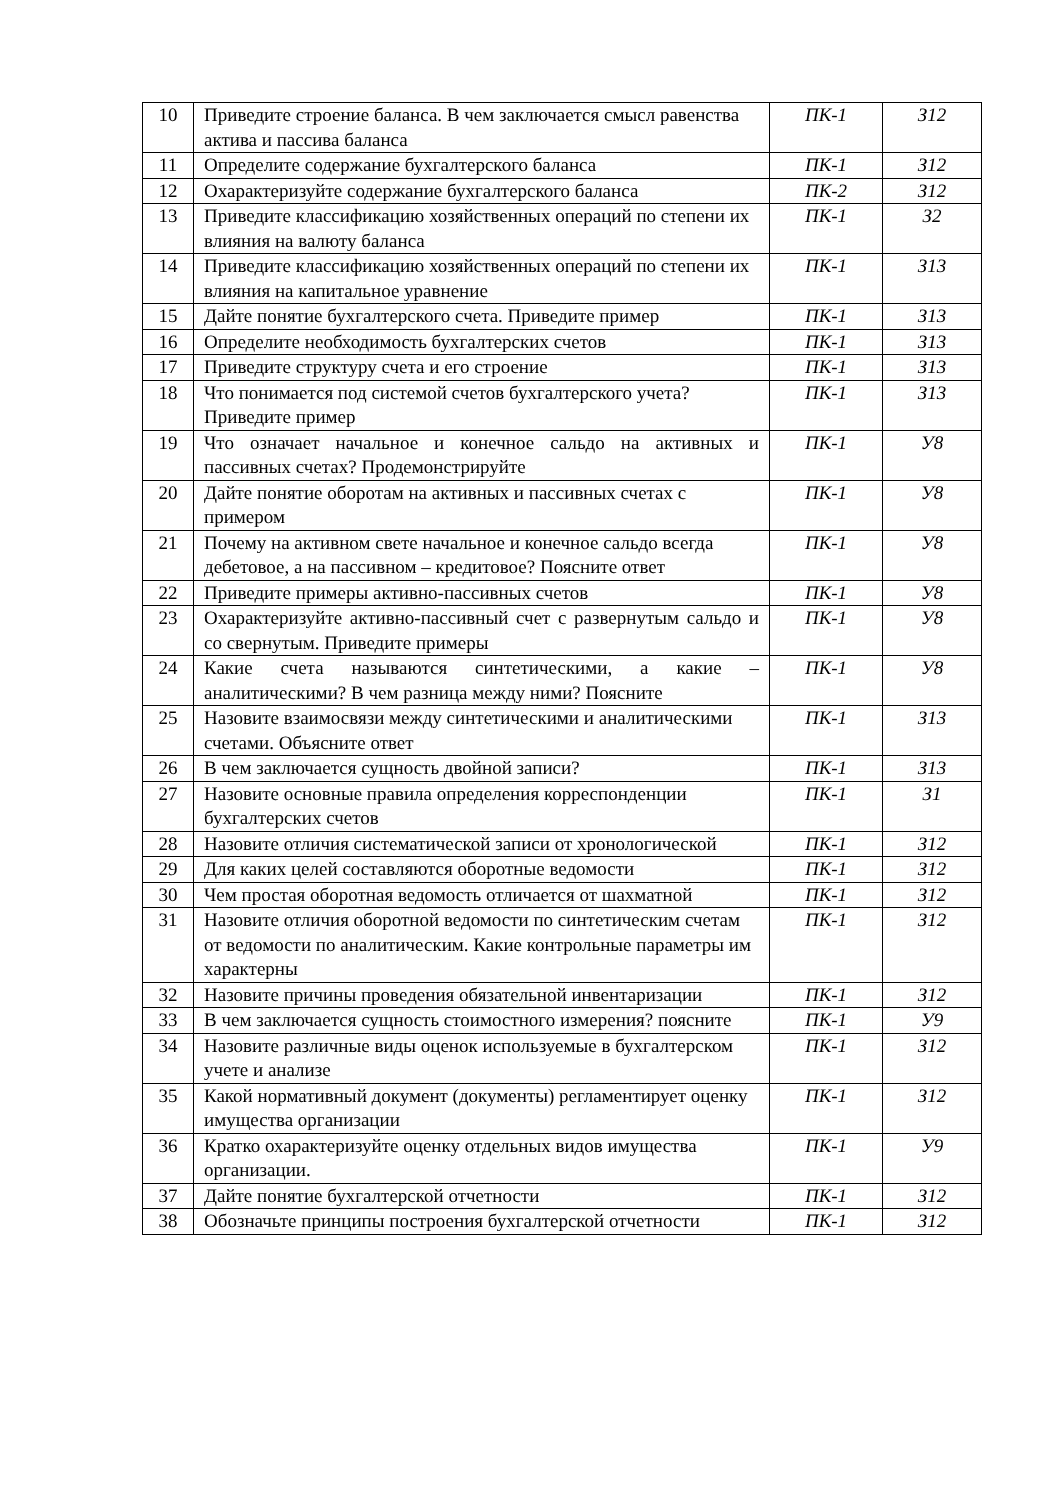| 10 | Приведите строение баланса. В чем заключается смысл равенства актива и пассива баланса | ПК-1 | З12 |
| 11 | Определите содержание бухгалтерского баланса | ПК-1 | З12 |
| 12 | Охарактеризуйте содержание бухгалтерского баланса | ПК-2 | З12 |
| 13 | Приведите классификацию хозяйственных операций по степени их влияния на валюту баланса | ПК-1 | З2 |
| 14 | Приведите классификацию хозяйственных операций по степени их влияния на капитальное уравнение | ПК-1 | З13 |
| 15 | Дайте понятие бухгалтерского счета. Приведите пример | ПК-1 | З13 |
| 16 | Определите необходимость бухгалтерских счетов | ПК-1 | З13 |
| 17 | Приведите структуру счета и его строение | ПК-1 | З13 |
| 18 | Что понимается под системой счетов бухгалтерского учета? Приведите пример | ПК-1 | З13 |
| 19 | Что означает начальное и конечное сальдо на активных и пассивных счетах? Продемонстрируйте | ПК-1 | У8 |
| 20 | Дайте понятие оборотам на активных и пассивных счетах с примером | ПК-1 | У8 |
| 21 | Почему на активном свете начальное и конечное сальдо всегда дебетовое, а на пассивном – кредитовое? Поясните ответ | ПК-1 | У8 |
| 22 | Приведите примеры активно-пассивных счетов | ПК-1 | У8 |
| 23 | Охарактеризуйте активно-пассивный счет с развернутым сальдо и со свернутым. Приведите примеры | ПК-1 | У8 |
| 24 | Какие счета называются синтетическими, а какие – аналитическими? В чем разница между ними? Поясните | ПК-1 | У8 |
| 25 | Назовите взаимосвязи между синтетическими и аналитическими счетами. Объясните ответ | ПК-1 | З13 |
| 26 | В чем заключается сущность двойной записи? | ПК-1 | З13 |
| 27 | Назовите основные правила определения корреспонденции бухгалтерских счетов | ПК-1 | З1 |
| 28 | Назовите отличия систематической записи от хронологической | ПК-1 | З12 |
| 29 | Для каких целей составляются оборотные ведомости | ПК-1 | З12 |
| 30 | Чем простая оборотная ведомость отличается от шахматной | ПК-1 | З12 |
| 31 | Назовите отличия оборотной ведомости по синтетическим счетам от ведомости по аналитическим. Какие контрольные параметры им характерны | ПК-1 | З12 |
| 32 | Назовите причины проведения обязательной инвентаризации | ПК-1 | З12 |
| 33 | В чем заключается сущность стоимостного измерения? поясните | ПК-1 | У9 |
| 34 | Назовите различные виды оценок используемые в бухгалтерском учете и анализе | ПК-1 | З12 |
| 35 | Какой нормативный документ (документы) регламентирует оценку имущества организации | ПК-1 | З12 |
| 36 | Кратко охарактеризуйте оценку отдельных видов имущества организации. | ПК-1 | У9 |
| 37 | Дайте понятие бухгалтерской отчетности | ПК-1 | З12 |
| 38 | Обозначьте принципы построения бухгалтерской отчетности | ПК-1 | З12 |